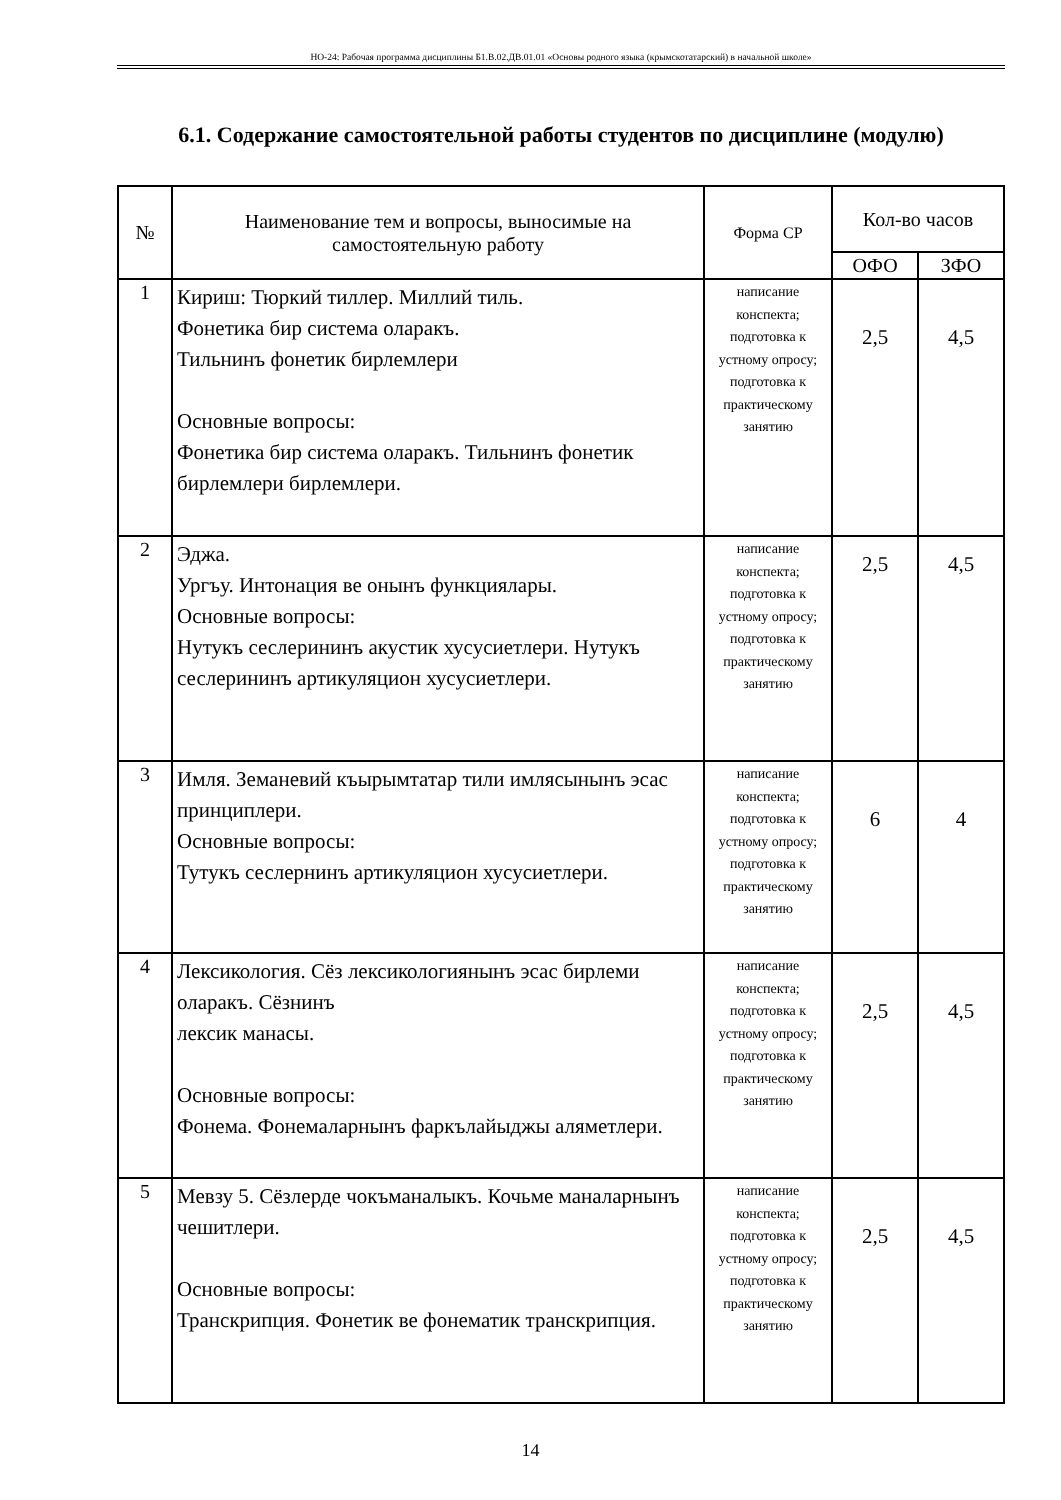НО-24: Рабочая программа дисциплины Б1.В.02.ДВ.01.01 «Основы родного языка (крымскотатарский) в начальной школе»
6.1. Содержание самостоятельной работы студентов по дисциплине (модулю)
| № | Наименование тем и вопросы, выносимые на самостоятельную работу | Форма СР | Кол-во часов | |
| --- | --- | --- | --- | --- |
| | | | ОФО | ЗФО |
| 1 | Кириш: Тюркий тиллер. Миллий тиль. Фонетика бир система оларакъ. Тильнинъ фонетик бирлемлери Основные вопросы: Фонетика бир система оларакъ. Тильнинъ фонетик бирлемлери бирлемлери. | написание конспекта; подготовка к устному опросу; подготовка к практическому занятию | 2,5 | 4,5 |
| 2 | Эджа. Ургъу. Интонация ве онынъ функциялары. Основные вопросы: Нутукъ сеслерининъ акустик хусусиетлери. Нутукъ сеслерининъ артикуляцион хусусиетлери. | написание конспекта; подготовка к устному опросу; подготовка к практическому занятию | 2,5 | 4,5 |
| 3 | Имля. Земаневий къырымтатар тили имлясынынъ эсас принциплери. Основные вопросы: Тутукъ сеслернинъ артикуляцион хусусиетлери. | написание конспекта; подготовка к устному опросу; подготовка к практическому занятию | 6 | 4 |
| 4 | Лексикология. Сёз лексикологиянынъ эсас бирлеми оларакъ. Сёзнинъ лексик манасы. Основные вопросы: Фонема. Фонемаларнынъ фаркълайыджы аляметлери. | написание конспекта; подготовка к устному опросу; подготовка к практическому занятию | 2,5 | 4,5 |
| 5 | Мевзу 5. Сёзлерде чокъманалыкъ. Кочьме маналарнынъ чешитлери. Основные вопросы: Транскрипция. Фонетик ве фонематик транскрипция. | написание конспекта; подготовка к устному опросу; подготовка к практическому занятию | 2,5 | 4,5 |
14